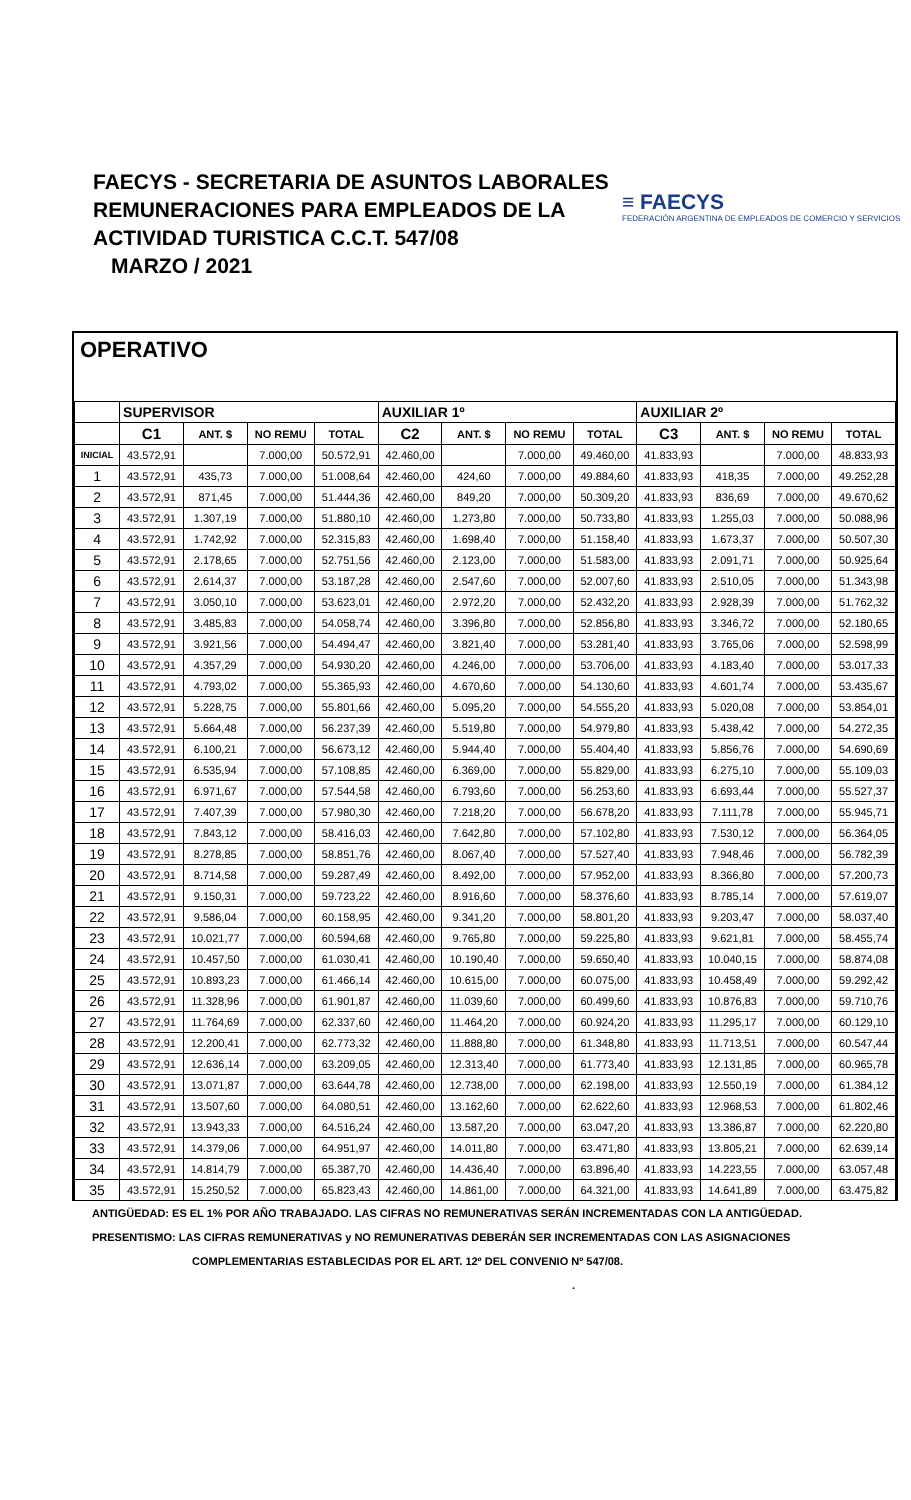FAECYS - SECRETARIA DE ASUNTOS LABORALES
REMUNERACIONES PARA EMPLEADOS DE LA
ACTIVIDAD TURISTICA C.C.T. 547/08
MARZO / 2021
≡ FAECYS
FEDERACIÓN ARGENTINA DE EMPLEADOS DE COMERCIO Y SERVICIOS
OPERATIVO
| | SUPERVISOR | | | | AUXILIAR 1º | | | | AUXILIAR 2º | | | |
| --- | --- | --- | --- | --- | --- | --- | --- | --- | --- | --- | --- | --- |
| | C1 | ANT. $ | NO REMU | TOTAL | C2 | ANT. $ | NO REMU | TOTAL | C3 | ANT. $ | NO REMU | TOTAL |
| INICIAL | 43.572,91 | | 7.000,00 | 50.572,91 | 42.460,00 | | 7.000,00 | 49.460,00 | 41.833,93 | | 7.000,00 | 48.833,93 |
| 1 | 43.572,91 | 435,73 | 7.000,00 | 51.008,64 | 42.460,00 | 424,60 | 7.000,00 | 49.884,60 | 41.833,93 | 418,35 | 7.000,00 | 49.252,28 |
| 2 | 43.572,91 | 871,45 | 7.000,00 | 51.444,36 | 42.460,00 | 849,20 | 7.000,00 | 50.309,20 | 41.833,93 | 836,69 | 7.000,00 | 49.670,62 |
| 3 | 43.572,91 | 1.307,19 | 7.000,00 | 51.880,10 | 42.460,00 | 1.273,80 | 7.000,00 | 50.733,80 | 41.833,93 | 1.255,03 | 7.000,00 | 50.088,96 |
| 4 | 43.572,91 | 1.742,92 | 7.000,00 | 52.315,83 | 42.460,00 | 1.698,40 | 7.000,00 | 51.158,40 | 41.833,93 | 1.673,37 | 7.000,00 | 50.507,30 |
| 5 | 43.572,91 | 2.178,65 | 7.000,00 | 52.751,56 | 42.460,00 | 2.123,00 | 7.000,00 | 51.583,00 | 41.833,93 | 2.091,71 | 7.000,00 | 50.925,64 |
| 6 | 43.572,91 | 2.614,37 | 7.000,00 | 53.187,28 | 42.460,00 | 2.547,60 | 7.000,00 | 52.007,60 | 41.833,93 | 2.510,05 | 7.000,00 | 51.343,98 |
| 7 | 43.572,91 | 3.050,10 | 7.000,00 | 53.623,01 | 42.460,00 | 2.972,20 | 7.000,00 | 52.432,20 | 41.833,93 | 2.928,39 | 7.000,00 | 51.762,32 |
| 8 | 43.572,91 | 3.485,83 | 7.000,00 | 54.058,74 | 42.460,00 | 3.396,80 | 7.000,00 | 52.856,80 | 41.833,93 | 3.346,72 | 7.000,00 | 52.180,65 |
| 9 | 43.572,91 | 3.921,56 | 7.000,00 | 54.494,47 | 42.460,00 | 3.821,40 | 7.000,00 | 53.281,40 | 41.833,93 | 3.765,06 | 7.000,00 | 52.598,99 |
| 10 | 43.572,91 | 4.357,29 | 7.000,00 | 54.930,20 | 42.460,00 | 4.246,00 | 7.000,00 | 53.706,00 | 41.833,93 | 4.183,40 | 7.000,00 | 53.017,33 |
| 11 | 43.572,91 | 4.793,02 | 7.000,00 | 55.365,93 | 42.460,00 | 4.670,60 | 7.000,00 | 54.130,60 | 41.833,93 | 4.601,74 | 7.000,00 | 53.435,67 |
| 12 | 43.572,91 | 5.228,75 | 7.000,00 | 55.801,66 | 42.460,00 | 5.095,20 | 7.000,00 | 54.555,20 | 41.833,93 | 5.020,08 | 7.000,00 | 53.854,01 |
| 13 | 43.572,91 | 5.664,48 | 7.000,00 | 56.237,39 | 42.460,00 | 5.519,80 | 7.000,00 | 54.979,80 | 41.833,93 | 5.438,42 | 7.000,00 | 54.272,35 |
| 14 | 43.572,91 | 6.100,21 | 7.000,00 | 56.673,12 | 42.460,00 | 5.944,40 | 7.000,00 | 55.404,40 | 41.833,93 | 5.856,76 | 7.000,00 | 54.690,69 |
| 15 | 43.572,91 | 6.535,94 | 7.000,00 | 57.108,85 | 42.460,00 | 6.369,00 | 7.000,00 | 55.829,00 | 41.833,93 | 6.275,10 | 7.000,00 | 55.109,03 |
| 16 | 43.572,91 | 6.971,67 | 7.000,00 | 57.544,58 | 42.460,00 | 6.793,60 | 7.000,00 | 56.253,60 | 41.833,93 | 6.693,44 | 7.000,00 | 55.527,37 |
| 17 | 43.572,91 | 7.407,39 | 7.000,00 | 57.980,30 | 42.460,00 | 7.218,20 | 7.000,00 | 56.678,20 | 41.833,93 | 7.111,78 | 7.000,00 | 55.945,71 |
| 18 | 43.572,91 | 7.843,12 | 7.000,00 | 58.416,03 | 42.460,00 | 7.642,80 | 7.000,00 | 57.102,80 | 41.833,93 | 7.530,12 | 7.000,00 | 56.364,05 |
| 19 | 43.572,91 | 8.278,85 | 7.000,00 | 58.851,76 | 42.460,00 | 8.067,40 | 7.000,00 | 57.527,40 | 41.833,93 | 7.948,46 | 7.000,00 | 56.782,39 |
| 20 | 43.572,91 | 8.714,58 | 7.000,00 | 59.287,49 | 42.460,00 | 8.492,00 | 7.000,00 | 57.952,00 | 41.833,93 | 8.366,80 | 7.000,00 | 57.200,73 |
| 21 | 43.572,91 | 9.150,31 | 7.000,00 | 59.723,22 | 42.460,00 | 8.916,60 | 7.000,00 | 58.376,60 | 41.833,93 | 8.785,14 | 7.000,00 | 57.619,07 |
| 22 | 43.572,91 | 9.586,04 | 7.000,00 | 60.158,95 | 42.460,00 | 9.341,20 | 7.000,00 | 58.801,20 | 41.833,93 | 9.203,47 | 7.000,00 | 58.037,40 |
| 23 | 43.572,91 | 10.021,77 | 7.000,00 | 60.594,68 | 42.460,00 | 9.765,80 | 7.000,00 | 59.225,80 | 41.833,93 | 9.621,81 | 7.000,00 | 58.455,74 |
| 24 | 43.572,91 | 10.457,50 | 7.000,00 | 61.030,41 | 42.460,00 | 10.190,40 | 7.000,00 | 59.650,40 | 41.833,93 | 10.040,15 | 7.000,00 | 58.874,08 |
| 25 | 43.572,91 | 10.893,23 | 7.000,00 | 61.466,14 | 42.460,00 | 10.615,00 | 7.000,00 | 60.075,00 | 41.833,93 | 10.458,49 | 7.000,00 | 59.292,42 |
| 26 | 43.572,91 | 11.328,96 | 7.000,00 | 61.901,87 | 42.460,00 | 11.039,60 | 7.000,00 | 60.499,60 | 41.833,93 | 10.876,83 | 7.000,00 | 59.710,76 |
| 27 | 43.572,91 | 11.764,69 | 7.000,00 | 62.337,60 | 42.460,00 | 11.464,20 | 7.000,00 | 60.924,20 | 41.833,93 | 11.295,17 | 7.000,00 | 60.129,10 |
| 28 | 43.572,91 | 12.200,41 | 7.000,00 | 62.773,32 | 42.460,00 | 11.888,80 | 7.000,00 | 61.348,80 | 41.833,93 | 11.713,51 | 7.000,00 | 60.547,44 |
| 29 | 43.572,91 | 12.636,14 | 7.000,00 | 63.209,05 | 42.460,00 | 12.313,40 | 7.000,00 | 61.773,40 | 41.833,93 | 12.131,85 | 7.000,00 | 60.965,78 |
| 30 | 43.572,91 | 13.071,87 | 7.000,00 | 63.644,78 | 42.460,00 | 12.738,00 | 7.000,00 | 62.198,00 | 41.833,93 | 12.550,19 | 7.000,00 | 61.384,12 |
| 31 | 43.572,91 | 13.507,60 | 7.000,00 | 64.080,51 | 42.460,00 | 13.162,60 | 7.000,00 | 62.622,60 | 41.833,93 | 12.968,53 | 7.000,00 | 61.802,46 |
| 32 | 43.572,91 | 13.943,33 | 7.000,00 | 64.516,24 | 42.460,00 | 13.587,20 | 7.000,00 | 63.047,20 | 41.833,93 | 13.386,87 | 7.000,00 | 62.220,80 |
| 33 | 43.572,91 | 14.379,06 | 7.000,00 | 64.951,97 | 42.460,00 | 14.011,80 | 7.000,00 | 63.471,80 | 41.833,93 | 13.805,21 | 7.000,00 | 62.639,14 |
| 34 | 43.572,91 | 14.814,79 | 7.000,00 | 65.387,70 | 42.460,00 | 14.436,40 | 7.000,00 | 63.896,40 | 41.833,93 | 14.223,55 | 7.000,00 | 63.057,48 |
| 35 | 43.572,91 | 15.250,52 | 7.000,00 | 65.823,43 | 42.460,00 | 14.861,00 | 7.000,00 | 64.321,00 | 41.833,93 | 14.641,89 | 7.000,00 | 63.475,82 |
ANTIGÜEDAD: ES EL 1% POR AÑO TRABAJADO. LAS CIFRAS NO REMUNERATIVAS SERÁN INCREMENTADAS CON LA ANTIGÜEDAD.
PRESENTISMO: LAS CIFRAS REMUNERATIVAS y NO REMUNERATIVAS DEBERÁN SER INCREMENTADAS CON LAS ASIGNACIONES
COMPLEMENTARIAS ESTABLECIDAS POR EL ART. 12º DEL CONVENIO Nº 547/08. .